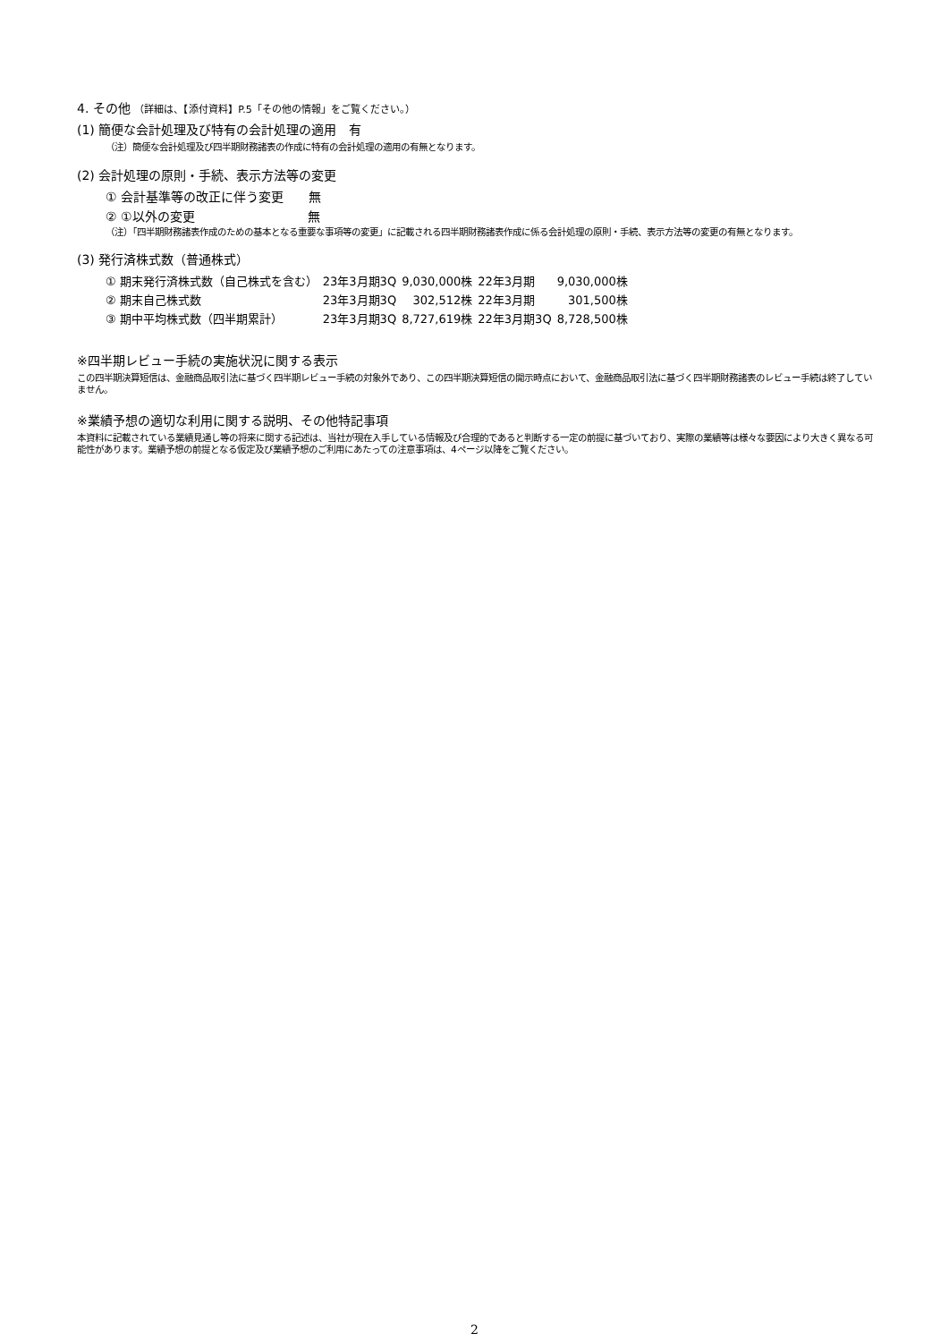4. その他 （詳細は、【添付資料】P.5「その他の情報」をご覧ください。）
(1) 簡便な会計処理及び特有の会計処理の適用　有
（注）簡便な会計処理及び四半期財務諸表の作成に特有の会計処理の適用の有無となります。
(2) 会計処理の原則・手続、表示方法等の変更
① 会計基準等の改正に伴う変更　　無
② ①以外の変更　　　　　　　　　無
（注）「四半期財務諸表作成のための基本となる重要な事項等の変更」に記載される四半期財務諸表作成に係る会計処理の原則・手続、表示方法等の変更の有無となります。
(3) 発行済株式数（普通株式）
| ① 期末発行済株式数（自己株式を含む） | 23年3月期3Q | 9,030,000株 | 22年3月期 | 9,030,000株 |
| ② 期末自己株式数 | 23年3月期3Q | 302,512株 | 22年3月期 | 301,500株 |
| ③ 期中平均株式数（四半期累計） | 23年3月期3Q | 8,727,619株 | 22年3月期3Q | 8,728,500株 |
※四半期レビュー手続の実施状況に関する表示
この四半期決算短信は、金融商品取引法に基づく四半期レビュー手続の対象外であり、この四半期決算短信の開示時点において、金融商品取引法に基づく四半期財務諸表のレビュー手続は終了していません。
※業績予想の適切な利用に関する説明、その他特記事項
本資料に記載されている業績見通し等の将来に関する記述は、当社が現在入手している情報及び合理的であると判断する一定の前提に基づいており、実際の業績等は様々な要因により大きく異なる可能性があります。業績予想の前提となる仮定及び業績予想のご利用にあたっての注意事項は、4ページ以降をご覧ください。
2